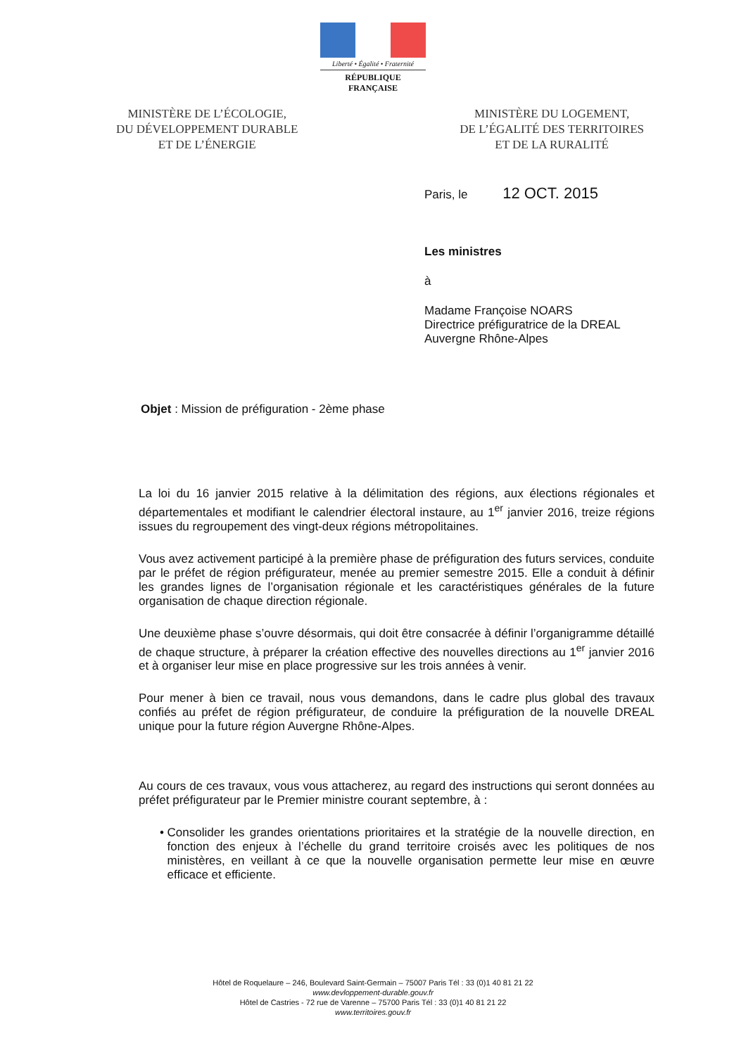Liberté • Égalité • Fraternité
RÉPUBLIQUE FRANÇAISE
MINISTÈRE DE L’ÉCOLOGIE,
DU DÉVELOPPEMENT DURABLE
ET DE L’ÉNERGIE
MINISTÈRE DU LOGEMENT,
DE L’ÉGALITÉ DES TERRITOIRES
ET DE LA RURALITÉ
Paris, le 12 OCT. 2015
Les ministres
à
Madame Françoise NOARS
Directrice préfiguratrice de la DREAL
Auvergne Rhône-Alpes
Objet : Mission de préfiguration - 2ème phase
La loi du 16 janvier 2015 relative à la délimitation des régions, aux élections régionales et départementales et modifiant le calendrier électoral instaure, au 1<sup>er</sup> janvier 2016, treize régions issues du regroupement des vingt-deux régions métropolitaines.
Vous avez activement participé à la première phase de préfiguration des futurs services, conduite par le préfet de région préfigurateur, menée au premier semestre 2015. Elle a conduit à définir les grandes lignes de l’organisation régionale et les caractéristiques générales de la future organisation de chaque direction régionale.
Une deuxième phase s’ouvre désormais, qui doit être consacrée à définir l’organigramme détaillé de chaque structure, à préparer la création effective des nouvelles directions au 1<sup>er</sup> janvier 2016 et à organiser leur mise en place progressive sur les trois années à venir.
Pour mener à bien ce travail, nous vous demandons, dans le cadre plus global des travaux confiés au préfet de région préfigurateur, de conduire la préfiguration de la nouvelle DREAL unique pour la future région Auvergne Rhône-Alpes.
Au cours de ces travaux, vous vous attacherez, au regard des instructions qui seront données au préfet préfigurateur par le Premier ministre courant septembre, à :
• Consolider les grandes orientations prioritaires et la stratégie de la nouvelle direction, en fonction des enjeux à l’échelle du grand territoire croisés avec les politiques de nos ministères, en veillant à ce que la nouvelle organisation permette leur mise en œuvre efficace et efficiente.
Hôtel de Roquelaure – 246, Boulevard Saint-Germain – 75007 Paris Tél : 33 (0)1 40 81 21 22
www.devloppement-durable.gouv.fr
Hôtel de Castries - 72 rue de Varenne – 75700 Paris Tél : 33 (0)1 40 81 21 22
www.territoires.gouv.fr